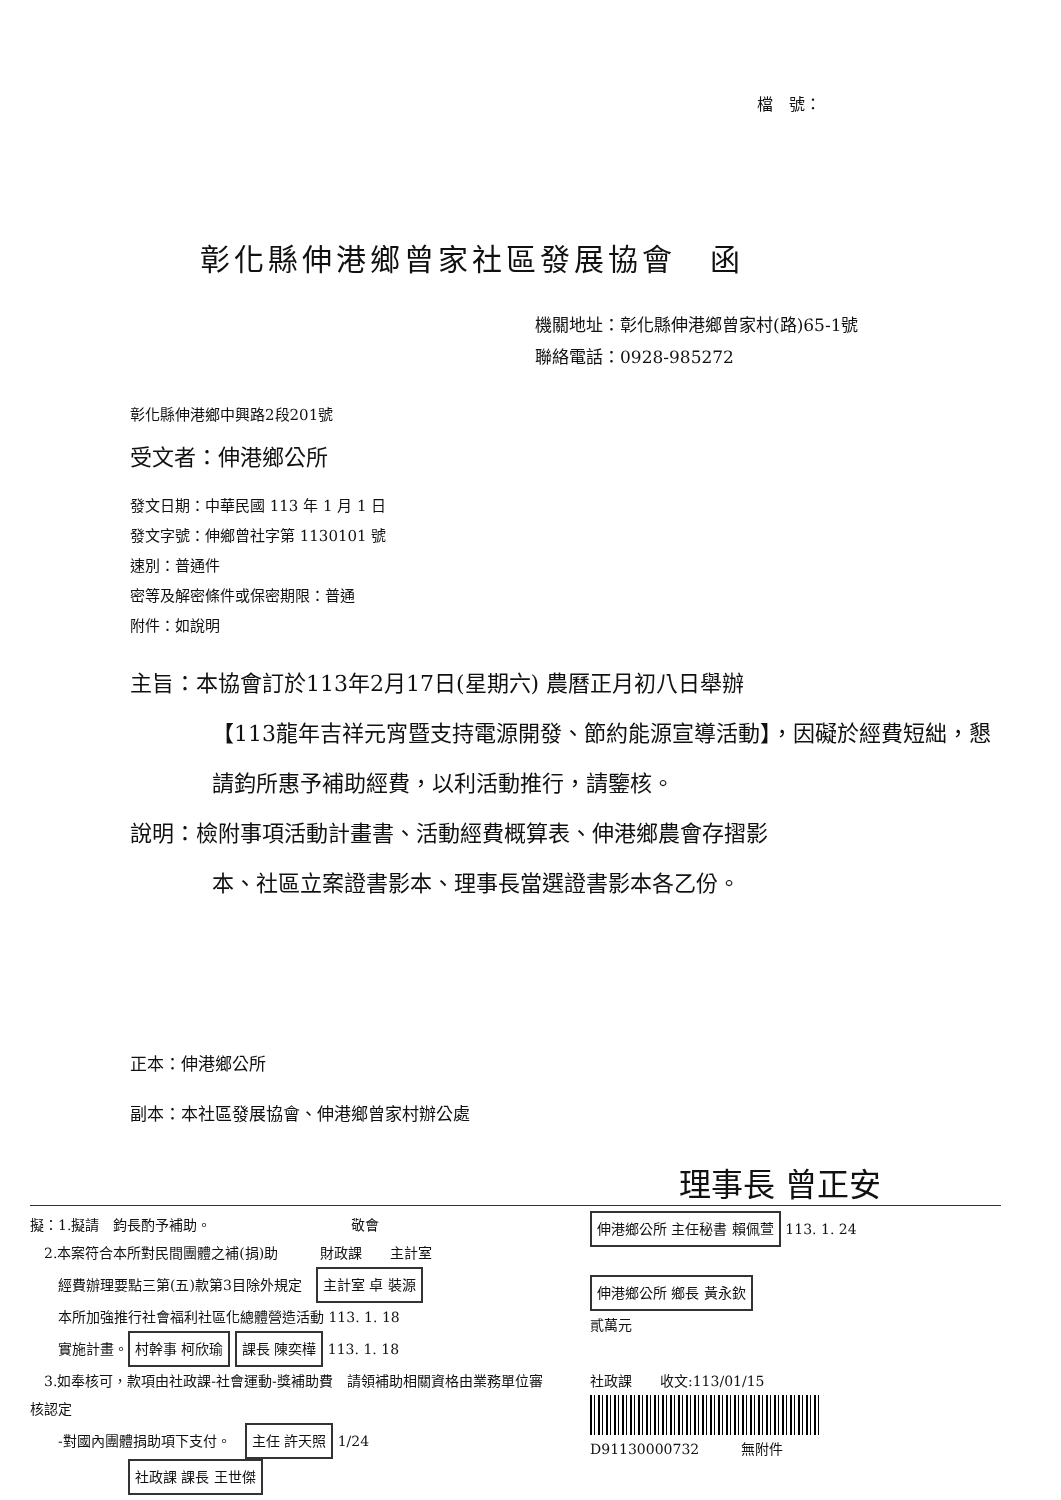檔　號：
彰化縣伸港鄉曾家社區發展協會　函
機關地址：彰化縣伸港鄉曾家村(路)65-1號
聯絡電話：0928-985272
彰化縣伸港鄉中興路2段201號
受文者：伸港鄉公所
發文日期：中華民國 113 年 1 月 1 日
發文字號：伸鄉曾社字第 1130101 號
速別：普通件
密等及解密條件或保密期限：普通
附件：如說明
主旨：本協會訂於113年2月17日(星期六) 農曆正月初八日舉辦
【113龍年吉祥元宵暨支持電源開發、節約能源宣導活動】，因礙於經費短絀，懇請鈞所惠予補助經費，以利活動推行，請鑒核。
說明：檢附事項活動計畫書、活動經費概算表、伸港鄉農會存摺影
本、社區立案證書影本、理事長當選證書影本各乙份。
正本：伸港鄉公所
副本：本社區發展協會、伸港鄉曾家村辦公處
理事長 曾正安
擬：1.擬請　鈞長酌予補助。　　　　　　　　　　敬會
　2.本案符合本所對民間團體之補(捐)助　　　財政課　　主計室
　　經費辦理要點三第(五)款第3目除外規定　主計室 卓 裝源
　　本所加強推行社會福利社區化總體營造活動 113. 1. 18
　　實施計畫。 村幹事 柯欣瑜 課長 陳奕樺 113. 1. 18
　3.如奉核可，款項由社政課-社會運動-獎補助費　請領補助相關資格由業務單位審核認定
　　-對國內團體捐助項下支付。　主任 許天照 1/24
　　　　　　　社政課 課長 王世傑
伸港鄉公所 主任秘書 賴佩萱 113. 1. 24
伸港鄉公所 鄉長 黃永欽
貳萬元
社政課　　收文:113/01/15
D91130000732　　　無附件